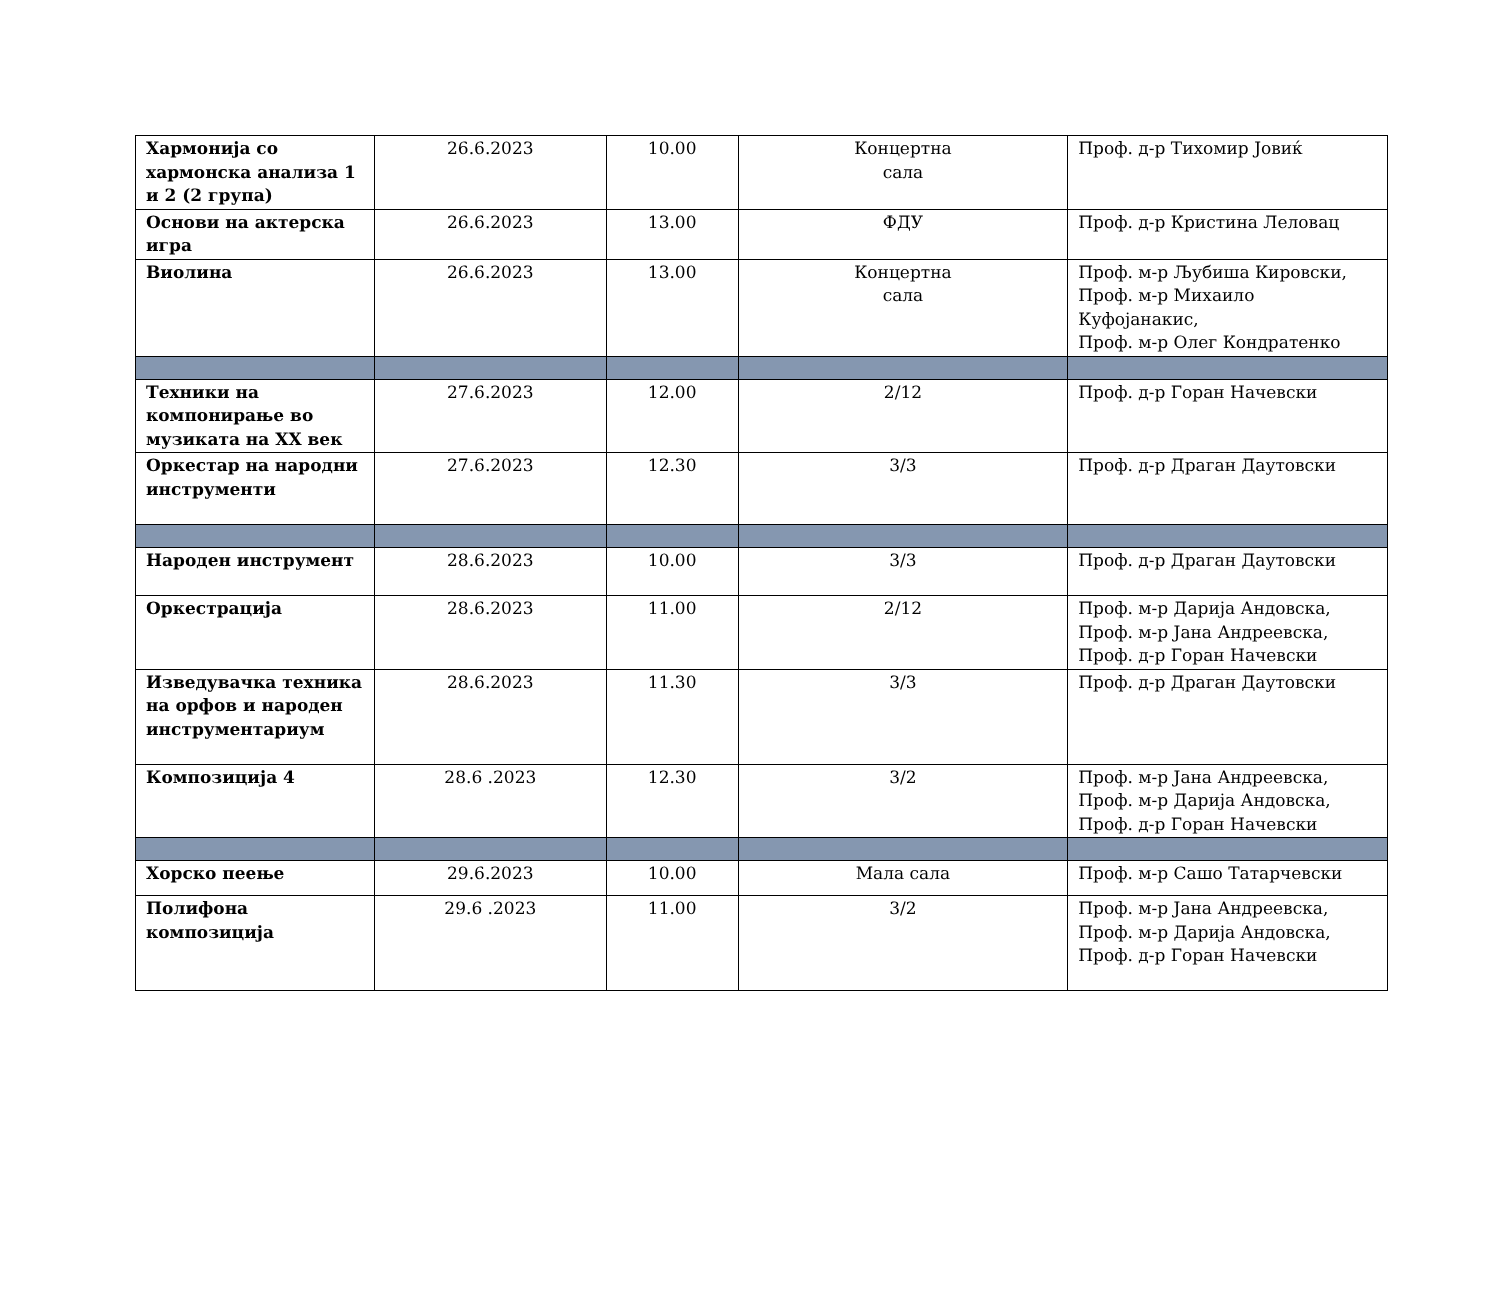| Хармонија со хармонска анализа 1 и 2 (2 група) | 26.6.2023 | 10.00 | Концертна сала | Проф. д-р Тихомир Јовиќ |
| Основи на актерска игра | 26.6.2023 | 13.00 | ФДУ | Проф. д-р Кристина Леловац |
| Виолина | 26.6.2023 | 13.00 | Концертна сала | Проф. м-р Љубиша Кировски, Проф. м-р Михаило Куфојанакис, Проф. м-р Олег Кондратенко |
| Техники на компонирање во музиката на XX век | 27.6.2023 | 12.00 | 2/12 | Проф. д-р Горан Начевски |
| Оркестар на народни инструменти | 27.6.2023 | 12.30 | 3/3 | Проф. д-р Драган Даутовски |
| Народен инструмент | 28.6.2023 | 10.00 | 3/3 | Проф. д-р Драган Даутовски |
| Оркестрација | 28.6.2023 | 11.00 | 2/12 | Проф. м-р Дарија Андовска, Проф. м-р Јана Андреевска, Проф. д-р Горан Начевски |
| Изведувачка техника на орфов и народен инструментариум | 28.6.2023 | 11.30 | 3/3 | Проф. д-р Драган Даутовски |
| Композиција 4 | 28.6 .2023 | 12.30 | 3/2 | Проф. м-р Јана Андреевска, Проф. м-р Дарија Андовска, Проф. д-р Горан Начевски |
| Хорско пеење | 29.6.2023 | 10.00 | Мала сала | Проф. м-р Сашо Татарчевски |
| Полифона композиција | 29.6 .2023 | 11.00 | 3/2 | Проф. м-р Јана Андреевска, Проф. м-р Дарија Андовска, Проф. д-р Горан Начевски |